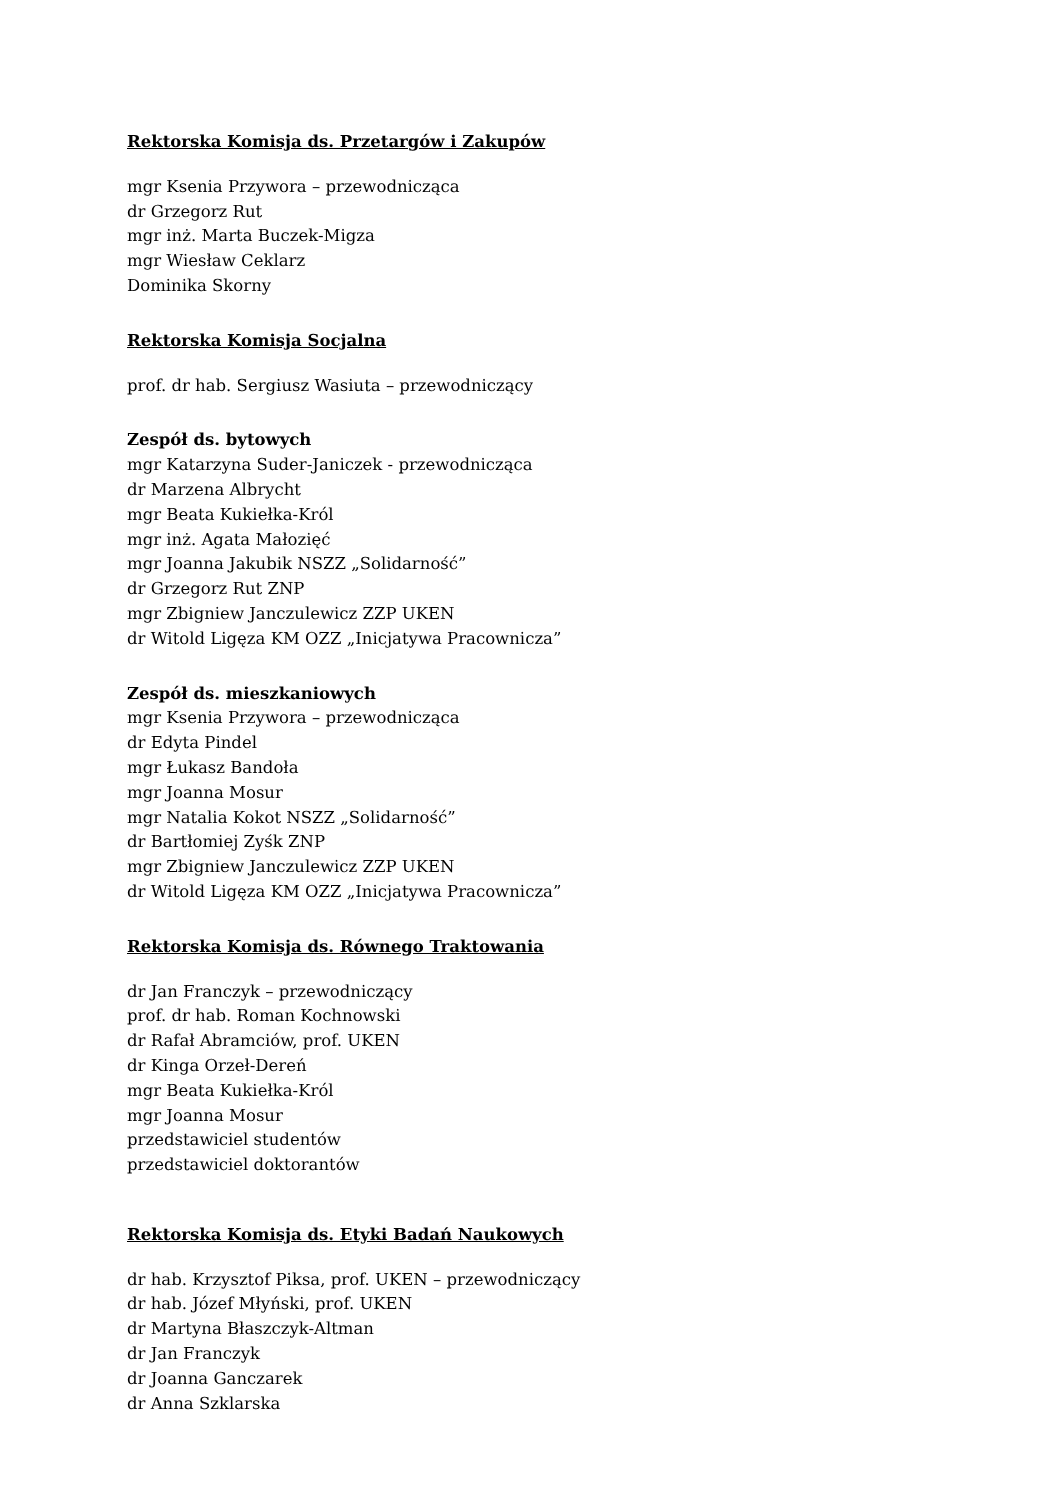Rektorska Komisja ds. Przetargów i Zakupów
mgr Ksenia Przywora – przewodnicząca
dr Grzegorz Rut
mgr inż. Marta Buczek-Migza
mgr Wiesław Ceklarz
Dominika Skorny
Rektorska Komisja Socjalna
prof. dr hab. Sergiusz Wasiuta – przewodniczący
Zespół ds. bytowych
mgr Katarzyna Suder-Janiczek - przewodnicząca
dr Marzena Albrycht
mgr Beata Kukiełka-Król
mgr inż. Agata Małozięć
mgr Joanna Jakubik NSZZ „Solidarność”
dr Grzegorz Rut ZNP
mgr Zbigniew Janczulewicz ZZP UKEN
dr Witold Ligęza KM OZZ „Inicjatywa Pracownicza”
Zespół ds. mieszkaniowych
mgr Ksenia Przywora – przewodnicząca
dr Edyta Pindel
mgr Łukasz Bandoła
mgr Joanna Mosur
mgr Natalia Kokot NSZZ „Solidarność”
dr Bartłomiej Zyśk ZNP
mgr Zbigniew Janczulewicz ZZP UKEN
dr Witold Ligęza KM OZZ „Inicjatywa Pracownicza”
Rektorska Komisja ds. Równego Traktowania
dr Jan Franczyk – przewodniczący
prof. dr hab. Roman Kochnowski
dr Rafał Abramciów, prof. UKEN
dr Kinga Orzeł-Dereń
mgr Beata Kukiełka-Król
mgr Joanna Mosur
przedstawiciel studentów
przedstawiciel doktorantów
Rektorska Komisja ds. Etyki Badań Naukowych
dr hab. Krzysztof Piksa, prof. UKEN – przewodniczący
dr hab. Józef Młyński, prof. UKEN
dr Martyna Błaszczyk-Altman
dr Jan Franczyk
dr Joanna Ganczarek
dr Anna Szklarska